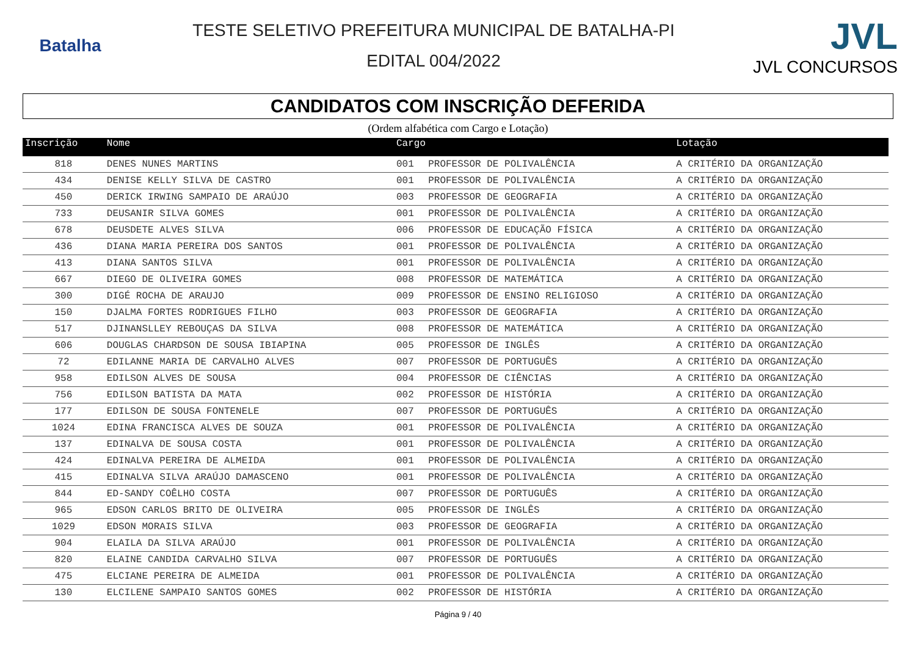Batalha
TESTE SELETIVO PREFEITURA MUNICIPAL DE BATALHA-PI
EDITAL 004/2022
JVL
JVL CONCURSOS
CANDIDATOS COM INSCRIÇÃO DEFERIDA
(Ordem alfabética com Cargo e Lotação)
| Inscrição | Nome | Cargo | | Lotação |
| --- | --- | --- | --- | --- |
| 818 | DENES NUNES MARTINS | 001 | PROFESSOR DE POLIVALÊNCIA | A CRITÉRIO DA ORGANIZAÇÃO |
| 434 | DENISE KELLY SILVA DE CASTRO | 001 | PROFESSOR DE POLIVALÊNCIA | A CRITÉRIO DA ORGANIZAÇÃO |
| 450 | DERICK IRWING SAMPAIO DE ARAÚJO | 003 | PROFESSOR DE GEOGRAFIA | A CRITÉRIO DA ORGANIZAÇÃO |
| 733 | DEUSANIR SILVA GOMES | 001 | PROFESSOR DE POLIVALÊNCIA | A CRITÉRIO DA ORGANIZAÇÃO |
| 678 | DEUSDETE ALVES SILVA | 006 | PROFESSOR DE EDUCAÇÃO FÍSICA | A CRITÉRIO DA ORGANIZAÇÃO |
| 436 | DIANA MARIA PEREIRA DOS SANTOS | 001 | PROFESSOR DE POLIVALÊNCIA | A CRITÉRIO DA ORGANIZAÇÃO |
| 413 | DIANA SANTOS SILVA | 001 | PROFESSOR DE POLIVALÊNCIA | A CRITÉRIO DA ORGANIZAÇÃO |
| 667 | DIEGO DE OLIVEIRA GOMES | 008 | PROFESSOR DE MATEMÁTICA | A CRITÉRIO DA ORGANIZAÇÃO |
| 300 | DIGÉ ROCHA DE ARAUJO | 009 | PROFESSOR DE ENSINO RELIGIOSO | A CRITÉRIO DA ORGANIZAÇÃO |
| 150 | DJALMA FORTES RODRIGUES FILHO | 003 | PROFESSOR DE GEOGRAFIA | A CRITÉRIO DA ORGANIZAÇÃO |
| 517 | DJINANSLLEY REBOUÇAS DA SILVA | 008 | PROFESSOR DE MATEMÁTICA | A CRITÉRIO DA ORGANIZAÇÃO |
| 606 | DOUGLAS CHARDSON DE SOUSA IBIAPINA | 005 | PROFESSOR DE INGLÊS | A CRITÉRIO DA ORGANIZAÇÃO |
| 72 | EDILANNE MARIA DE CARVALHO ALVES | 007 | PROFESSOR DE PORTUGUÊS | A CRITÉRIO DA ORGANIZAÇÃO |
| 958 | EDILSON ALVES DE SOUSA | 004 | PROFESSOR DE CIÊNCIAS | A CRITÉRIO DA ORGANIZAÇÃO |
| 756 | EDILSON BATISTA DA MATA | 002 | PROFESSOR DE HISTÓRIA | A CRITÉRIO DA ORGANIZAÇÃO |
| 177 | EDILSON DE SOUSA FONTENELE | 007 | PROFESSOR DE PORTUGUÊS | A CRITÉRIO DA ORGANIZAÇÃO |
| 1024 | EDINA FRANCISCA ALVES DE SOUZA | 001 | PROFESSOR DE POLIVALÊNCIA | A CRITÉRIO DA ORGANIZAÇÃO |
| 137 | EDINALVA DE SOUSA COSTA | 001 | PROFESSOR DE POLIVALÊNCIA | A CRITÉRIO DA ORGANIZAÇÃO |
| 424 | EDINALVA PEREIRA DE ALMEIDA | 001 | PROFESSOR DE POLIVALÊNCIA | A CRITÉRIO DA ORGANIZAÇÃO |
| 415 | EDINALVA SILVA ARAÚJO DAMASCENO | 001 | PROFESSOR DE POLIVALÊNCIA | A CRITÉRIO DA ORGANIZAÇÃO |
| 844 | ED-SANDY COÊLHO COSTA | 007 | PROFESSOR DE PORTUGUÊS | A CRITÉRIO DA ORGANIZAÇÃO |
| 965 | EDSON CARLOS BRITO DE OLIVEIRA | 005 | PROFESSOR DE INGLÊS | A CRITÉRIO DA ORGANIZAÇÃO |
| 1029 | EDSON MORAIS SILVA | 003 | PROFESSOR DE GEOGRAFIA | A CRITÉRIO DA ORGANIZAÇÃO |
| 904 | ELAILA DA SILVA ARAÚJO | 001 | PROFESSOR DE POLIVALÊNCIA | A CRITÉRIO DA ORGANIZAÇÃO |
| 820 | ELAINE CANDIDA CARVALHO SILVA | 007 | PROFESSOR DE PORTUGUÊS | A CRITÉRIO DA ORGANIZAÇÃO |
| 475 | ELCIANE PEREIRA DE ALMEIDA | 001 | PROFESSOR DE POLIVALÊNCIA | A CRITÉRIO DA ORGANIZAÇÃO |
| 130 | ELCILENE SAMPAIO SANTOS GOMES | 002 | PROFESSOR DE HISTÓRIA | A CRITÉRIO DA ORGANIZAÇÃO |
Página 9 / 40